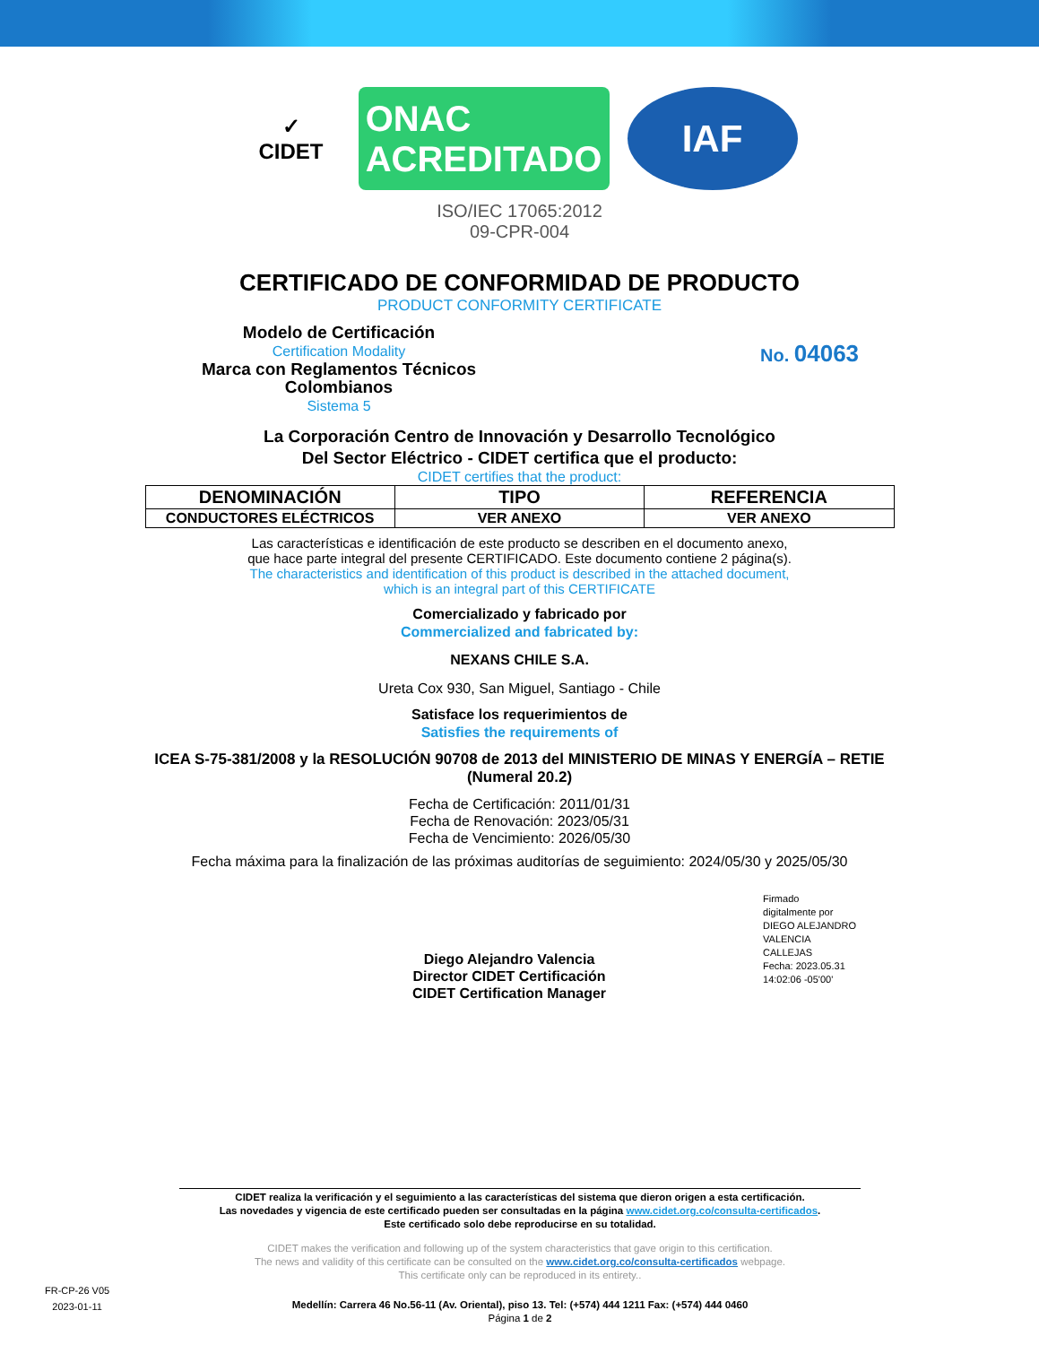✓
CIDET
ONAC
ACREDITADO
IAF
ISO/IEC 17065:2012
09-CPR-004
CERTIFICADO DE CONFORMIDAD DE PRODUCTO
PRODUCT CONFORMITY CERTIFICATE
Modelo de Certificación
Certification Modality
Marca con Reglamentos Técnicos
Colombianos
Sistema 5
No. 04063
La Corporación Centro de Innovación y Desarrollo Tecnológico
Del Sector Eléctrico - CIDET certifica que el producto:
CIDET certifies that the product:
| DENOMINACIÓN | TIPO | REFERENCIA |
| --- | --- | --- |
| CONDUCTORES ELÉCTRICOS | VER ANEXO | VER ANEXO |
Las características e identificación de este producto se describen en el documento anexo,
que hace parte integral del presente CERTIFICADO. Este documento contiene 2 página(s).
The characteristics and identification of this product is described in the attached document,
which is an integral part of this CERTIFICATE
Comercializado y fabricado por
Commercialized and fabricated by:
NEXANS CHILE S.A.
Ureta Cox 930, San Miguel, Santiago - Chile
Satisface los requerimientos de
Satisfies the requirements of
ICEA S-75-381/2008 y la RESOLUCIÓN 90708 de 2013 del MINISTERIO DE MINAS Y ENERGÍA – RETIE
(Numeral 20.2)
Fecha de Certificación: 2011/01/31
Fecha de Renovación: 2023/05/31
Fecha de Vencimiento: 2026/05/30
Fecha máxima para la finalización de las próximas auditorías de seguimiento: 2024/05/30 y 2025/05/30
Diego Alejandro Valencia
Director CIDET Certificación
CIDET Certification Manager
Firmado
digitalmente por
DIEGO ALEJANDRO
VALENCIA
CALLEJAS
Fecha: 2023.05.31
14:02:06 -05'00'
CIDET realiza la verificación y el seguimiento a las características del sistema que dieron origen a esta certificación.
Las novedades y vigencia de este certificado pueden ser consultadas en la página www.cidet.org.co/consulta-certificados.
Este certificado solo debe reproducirse en su totalidad.
CIDET makes the verification and following up of the system characteristics that gave origin to this certification.
The news and validity of this certificate can be consulted on the www.cidet.org.co/consulta-certificados webpage.
This certificate only can be reproduced in its entirety..
Medellín: Carrera 46 No.56-11 (Av. Oriental), piso 13. Tel: (+574) 444 1211 Fax: (+574) 444 0460
Página 1 de 2
FR-CP-26 V05
2023-01-11